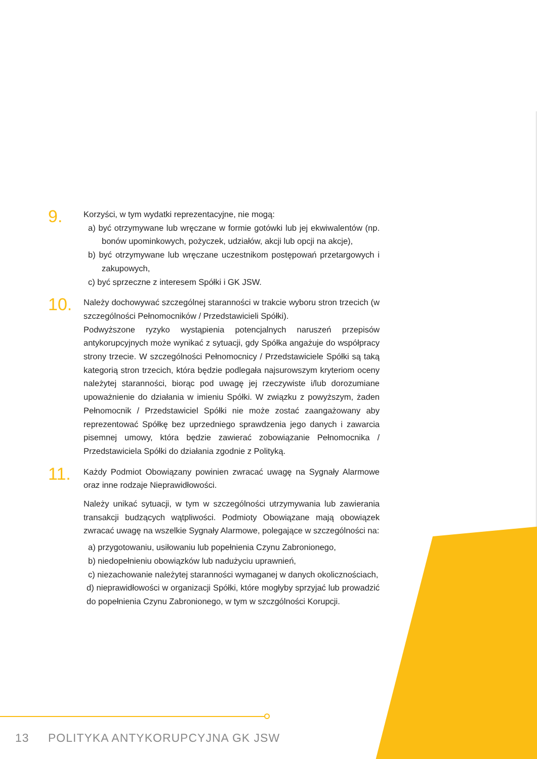9.
Korzyści, w tym wydatki reprezentacyjne, nie mogą:
a) być otrzymywane lub wręczane w formie gotówki lub jej ekwiwalentów (np. bonów upominkowych, pożyczek, udziałów, akcji lub opcji na akcje),
b) być otrzymywane lub wręczane uczestnikom postępowań przetargowych i zakupowych,
c) być sprzeczne z interesem Spółki i GK JSW.
10.
Należy dochowywać szczególnej staranności w trakcie wyboru stron trzecich (w szczególności Pełnomocników / Przedstawicieli Spółki).
Podwyższone ryzyko wystąpienia potencjalnych naruszeń przepisów antykorupcyjnych może wynikać z sytuacji, gdy Spółka angażuje do współpracy strony trzecie. W szczególności Pełnomocnicy / Przedstawiciele Spółki są taką kategorią stron trzecich, która będzie podlegała najsurowszym kryteriom oceny należytej staranności, biorąc pod uwagę jej rzeczywiste i/lub dorozumiane upoważnienie do działania w imieniu Spółki. W związku z powyższym, żaden Pełnomocnik / Przedstawiciel Spółki nie może zostać zaangażowany aby reprezentować Spółkę bez uprzedniego sprawdzenia jego danych i zawarcia pisemnej umowy, która będzie zawierać zobowiązanie Pełnomocnika / Przedstawiciela Spółki do działania zgodnie z Polityką.
11.
Każdy Podmiot Obowiązany powinien zwracać uwagę na Sygnały Alarmowe oraz inne rodzaje Nieprawidłowości.
Należy unikać sytuacji, w tym w szczególności utrzymywania lub zawierania transakcji budzących wątpliwości. Podmioty Obowiązane mają obowiązek zwracać uwagę na wszelkie Sygnały Alarmowe, polegające w szczególności na:
a) przygotowaniu, usiłowaniu lub popełnienia Czynu Zabronionego,
b) niedopełnieniu obowiązków lub nadużyciu uprawnień,
c) niezachowanie należytej staranności wymaganej w danych okolicznościach,
d) nieprawidłowości w organizacji Spółki, które mogłyby sprzyjać lub prowadzić do popełnienia Czynu Zabronionego, w tym w szczgólności Korupcji.
13 POLITYKA ANTYKORUPCYJNA GK JSW